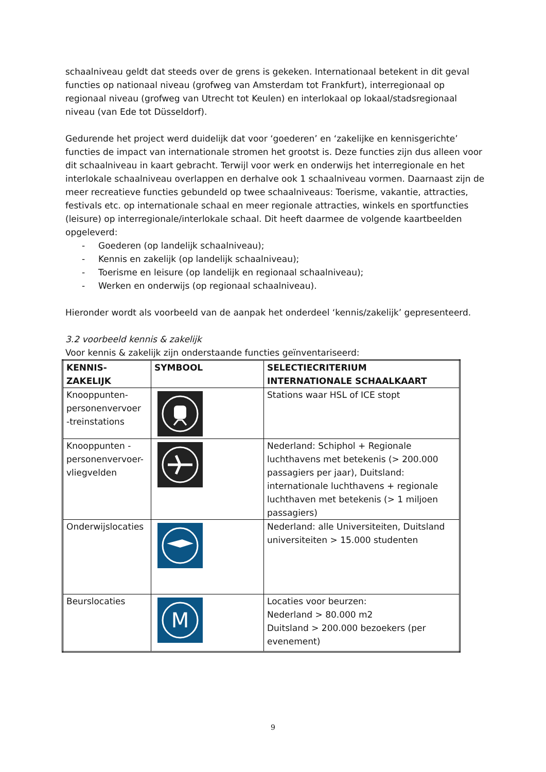schaalniveau geldt dat steeds over de grens is gekeken. Internationaal betekent in dit geval functies op nationaal niveau (grofweg van Amsterdam tot Frankfurt), interregionaal op regionaal niveau (grofweg van Utrecht tot Keulen) en interlokaal op lokaal/stadsregionaal niveau (van Ede tot Düsseldorf).
Gedurende het project werd duidelijk dat voor ‘goederen’ en ‘zakelijke en kennisgerichte’ functies de impact van internationale stromen het grootst is. Deze functies zijn dus alleen voor dit schaalniveau in kaart gebracht. Terwijl voor werk en onderwijs het interregionale en het interlokale schaalniveau overlappen en derhalve ook 1 schaalniveau vormen. Daarnaast zijn de meer recreatieve functies gebundeld op twee schaalniveaus: Toerisme, vakantie, attracties, festivals etc. op internationale schaal en meer regionale attracties, winkels en sportfuncties (leisure) op interregionale/interlokale schaal. Dit heeft daarmee de volgende kaartbeelden opgeleverd:
- Goederen (op landelijk schaalniveau);
- Kennis en zakelijk (op landelijk schaalniveau);
- Toerisme en leisure (op landelijk en regionaal schaalniveau);
- Werken en onderwijs (op regionaal schaalniveau).
Hieronder wordt als voorbeeld van de aanpak het onderdeel ‘kennis/zakelijk’ gepresenteerd.
3.2 voorbeeld kennis & zakelijk
Voor kennis & zakelijk zijn onderstaande functies geïnventariseerd:
| KENNIS- ZAKELIJK | SYMBOOL | SELECTIECRITERIUM INTERNATIONALE SCHAALKAART |
| --- | --- | --- |
| Knooppunten- personenvervoer -treinstations | | Stations waar HSL of ICE stopt |
| Knooppunten - personenvervoer- vliegvelden | | Nederland: Schiphol + Regionale luchthavens met betekenis (> 200.000 passagiers per jaar), Duitsland: internationale luchthavens + regionale luchthaven met betekenis (> 1 miljoen passagiers) |
| Onderwijslocaties | | Nederland: alle Universiteiten, Duitsland universiteiten > 15.000 studenten |
| Beurslocaties | M | Locaties voor beurzen: Nederland > 80.000 m2 Duitsland > 200.000 bezoekers (per evenement) |
9